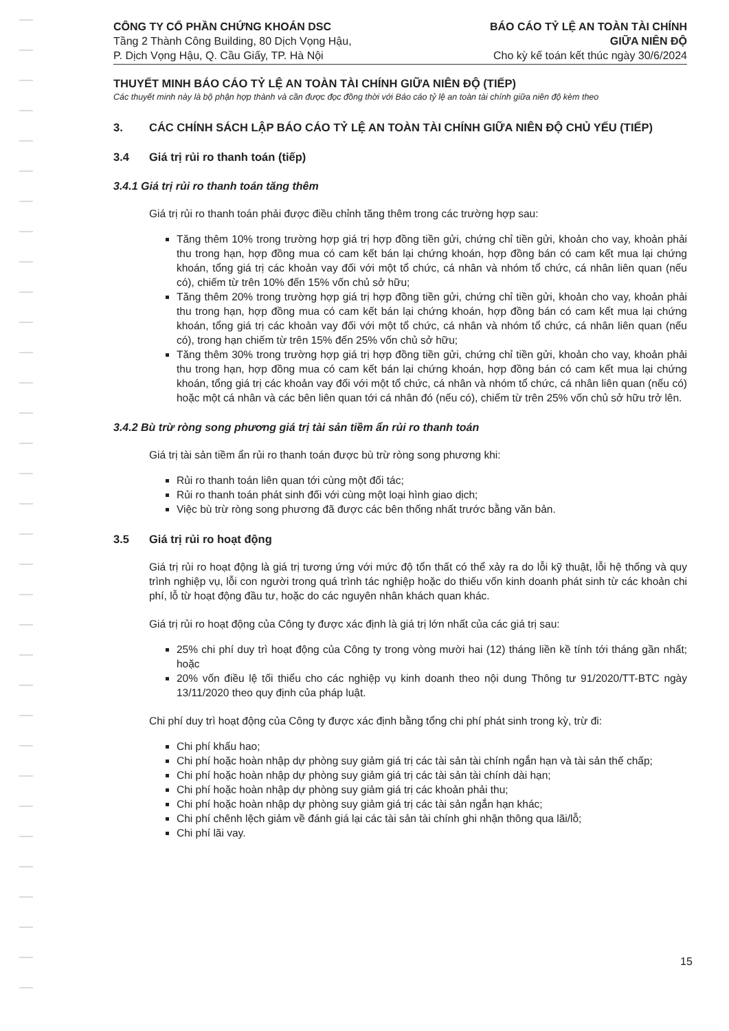CÔNG TY CỔ PHẦN CHỨNG KHOÁN DSC
Tầng 2 Thành Công Building, 80 Dịch Vọng Hậu,
P. Dịch Vọng Hậu, Q. Cầu Giấy, TP. Hà Nội
BÁO CÁO TỶ LỆ AN TOÀN TÀI CHÍNH
GIỮA NIÊN ĐỘ
Cho kỳ kế toán kết thúc ngày 30/6/2024
THUYẾT MINH BÁO CÁO TỶ LỆ AN TOÀN TÀI CHÍNH GIỮA NIÊN ĐỘ (TIẾP)
Các thuyết minh này là bộ phận hợp thành và cần được đọc đồng thời với Báo cáo tỷ lệ an toàn tài chính giữa niên độ kèm theo
3. CÁC CHÍNH SÁCH LẬP BÁO CÁO TỶ LỆ AN TOÀN TÀI CHÍNH GIỮA NIÊN ĐỘ CHỦ YẾU (TIẾP)
3.4 Giá trị rủi ro thanh toán (tiếp)
3.4.1 Giá trị rủi ro thanh toán tăng thêm
Giá trị rủi ro thanh toán phải được điều chỉnh tăng thêm trong các trường hợp sau:
Tăng thêm 10% trong trường hợp giá trị hợp đồng tiền gửi, chứng chỉ tiền gửi, khoản cho vay, khoản phải thu trong hạn, hợp đồng mua có cam kết bán lại chứng khoán, hợp đồng bán có cam kết mua lại chứng khoán, tổng giá trị các khoản vay đối với một tổ chức, cá nhân và nhóm tổ chức, cá nhân liên quan (nếu có), chiếm từ trên 10% đến 15% vốn chủ sở hữu;
Tăng thêm 20% trong trường hợp giá trị hợp đồng tiền gửi, chứng chỉ tiền gửi, khoản cho vay, khoản phải thu trong hạn, hợp đồng mua có cam kết bán lại chứng khoán, hợp đồng bán có cam kết mua lại chứng khoán, tổng giá trị các khoản vay đối với một tổ chức, cá nhân và nhóm tổ chức, cá nhân liên quan (nếu có), trong hạn chiếm từ trên 15% đến 25% vốn chủ sở hữu;
Tăng thêm 30% trong trường hợp giá trị hợp đồng tiền gửi, chứng chỉ tiền gửi, khoản cho vay, khoản phải thu trong hạn, hợp đồng mua có cam kết bán lại chứng khoán, hợp đồng bán có cam kết mua lại chứng khoán, tổng giá trị các khoản vay đối với một tổ chức, cá nhân và nhóm tổ chức, cá nhân liên quan (nếu có) hoặc một cá nhân và các bên liên quan tới cá nhân đó (nếu có), chiếm từ trên 25% vốn chủ sở hữu trở lên.
3.4.2 Bù trừ ròng song phương giá trị tài sản tiềm ẩn rủi ro thanh toán
Giá trị tài sản tiềm ẩn rủi ro thanh toán được bù trừ ròng song phương khi:
Rủi ro thanh toán liên quan tới cùng một đối tác;
Rủi ro thanh toán phát sinh đối với cùng một loại hình giao dịch;
Việc bù trừ ròng song phương đã được các bên thống nhất trước bằng văn bản.
3.5 Giá trị rủi ro hoạt động
Giá trị rủi ro hoạt động là giá trị tương ứng với mức độ tổn thất có thể xảy ra do lỗi kỹ thuật, lỗi hệ thống và quy trình nghiệp vụ, lỗi con người trong quá trình tác nghiệp hoặc do thiếu vốn kinh doanh phát sinh từ các khoản chi phí, lỗ từ hoạt động đầu tư, hoặc do các nguyên nhân khách quan khác.
Giá trị rủi ro hoạt động của Công ty được xác định là giá trị lớn nhất của các giá trị sau:
25% chi phí duy trì hoạt động của Công ty trong vòng mười hai (12) tháng liền kề tính tới tháng gần nhất; hoặc
20% vốn điều lệ tối thiểu cho các nghiệp vụ kinh doanh theo nội dung Thông tư 91/2020/TT-BTC ngày 13/11/2020 theo quy định của pháp luật.
Chi phí duy trì hoạt động của Công ty được xác định bằng tổng chi phí phát sinh trong kỳ, trừ đi:
Chi phí khấu hao;
Chi phí hoặc hoàn nhập dự phòng suy giảm giá trị các tài sản tài chính ngắn hạn và tài sản thế chấp;
Chi phí hoặc hoàn nhập dự phòng suy giảm giá trị các tài sản tài chính dài hạn;
Chi phí hoặc hoàn nhập dự phòng suy giảm giá trị các khoản phải thu;
Chi phí hoặc hoàn nhập dự phòng suy giảm giá trị các tài sản ngắn hạn khác;
Chi phí chênh lệch giảm về đánh giá lại các tài sản tài chính ghi nhận thông qua lãi/lỗ;
Chi phí lãi vay.
15